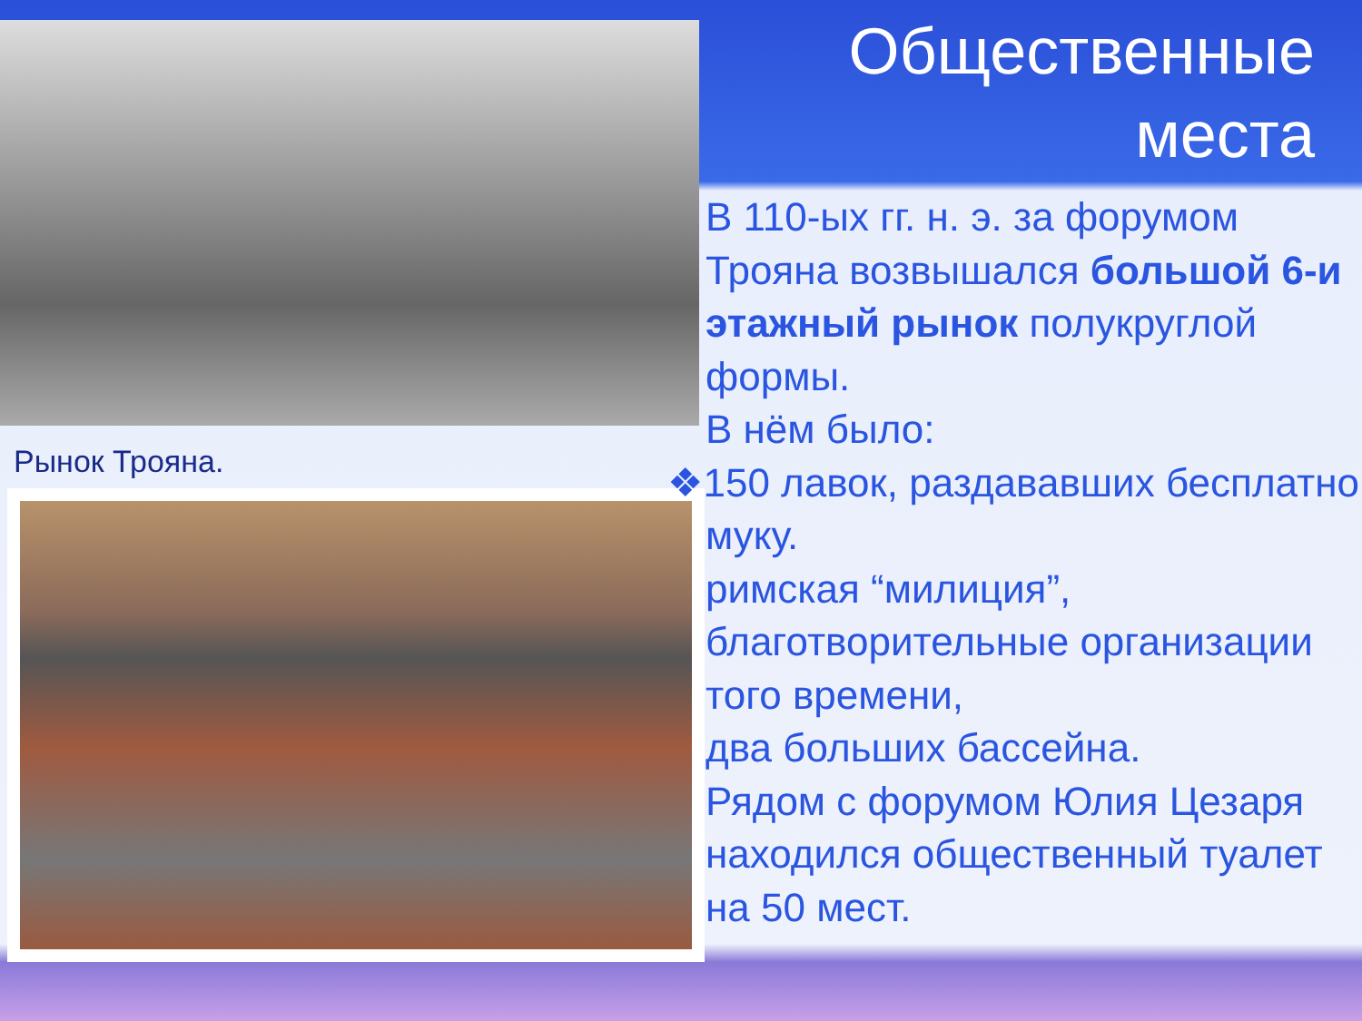Рынок Трояна.
Общественные
места
В 110-ых гг. н. э. за форумом Трояна возвышался большой 6-и этажный рынок полукруглой формы.
В нём было:
❖150 лавок, раздававших бесплатно муку.
римская “милиция”,
благотворительные организации того времени,
два больших бассейна.
Рядом с форумом Юлия Цезаря находился общественный туалет на 50 мест.